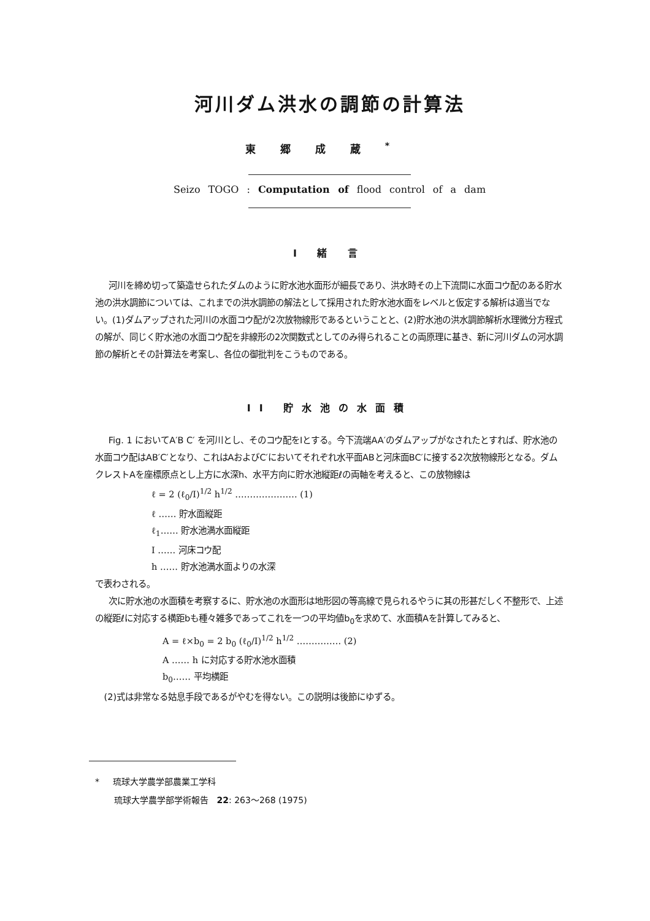河川ダム洪水の調節の計算法
東郷成蔵<sup>*</sup>
Seizo TOGO : Computation of flood control of a dam
I 緒 言
河川を締め切って築造せられたダムのように貯水池水面形が細長であり、洪水時その上下流間に水面コウ配のある貯水池の洪水調節については、これまでの洪水調節の解法として採用された貯水池水面をレベルと仮定する解析は適当でない。(1)ダムアップされた河川の水面コウ配が2次放物線形であるということと、(2)貯水池の洪水調節解析水理微分方程式の解が、同じく貯水池の水面コウ配を非線形の2次関数式としてのみ得られることの両原理に基き、新に河川ダムの河水調節の解析とその計算法を考案し、各位の御批判をこうものである。
II 貯水池の水面積
Fig. 1 においてA′B C′ を河川とし、そのコウ配をIとする。今下流端AA′のダムアップがなされたとすれば、貯水池の水面コウ配はAB′C′となり、これはAおよびC′においてそれぞれ水平面ABと河床面BC′に接する2次放物線形となる。ダムクレストAを座標原点とし上方に水深h、水平方向に貯水池縦距ℓの両軸を考えると、この放物線は
ℓ = 2 (ℓ<sub>0</sub>/I)<sup>1/2</sup> h<sup>1/2</sup> ………………… (1)
ℓ …… 貯水面縦距
ℓ<sub>1</sub>…… 貯水池満水面縦距
I …… 河床コウ配
h …… 貯水池満水面よりの水深
で表わされる。
次に貯水池の水面積を考察するに、貯水池の水面形は地形図の等高線で見られるやうに其の形甚だしく不整形で、上述の縦距ℓに対応する横距bも種々雑多であってこれを一つの平均値b<sub>0</sub>を求めて、水面積Aを計算してみると、
A = ℓ×b<sub>0</sub> = 2 b<sub>0</sub> (ℓ<sub>0</sub>/I)<sup>1/2</sup> h<sup>1/2</sup> …………… (2)
A …… h に対応する貯水池水面積
b<sub>0</sub>…… 平均横距
(2)式は非常なる姑息手段であるがやむを得ない。この説明は後節にゆずる。
* 琉球大学農学部農業工学科
琉球大学農学部学術報告 22: 263～268 (1975)